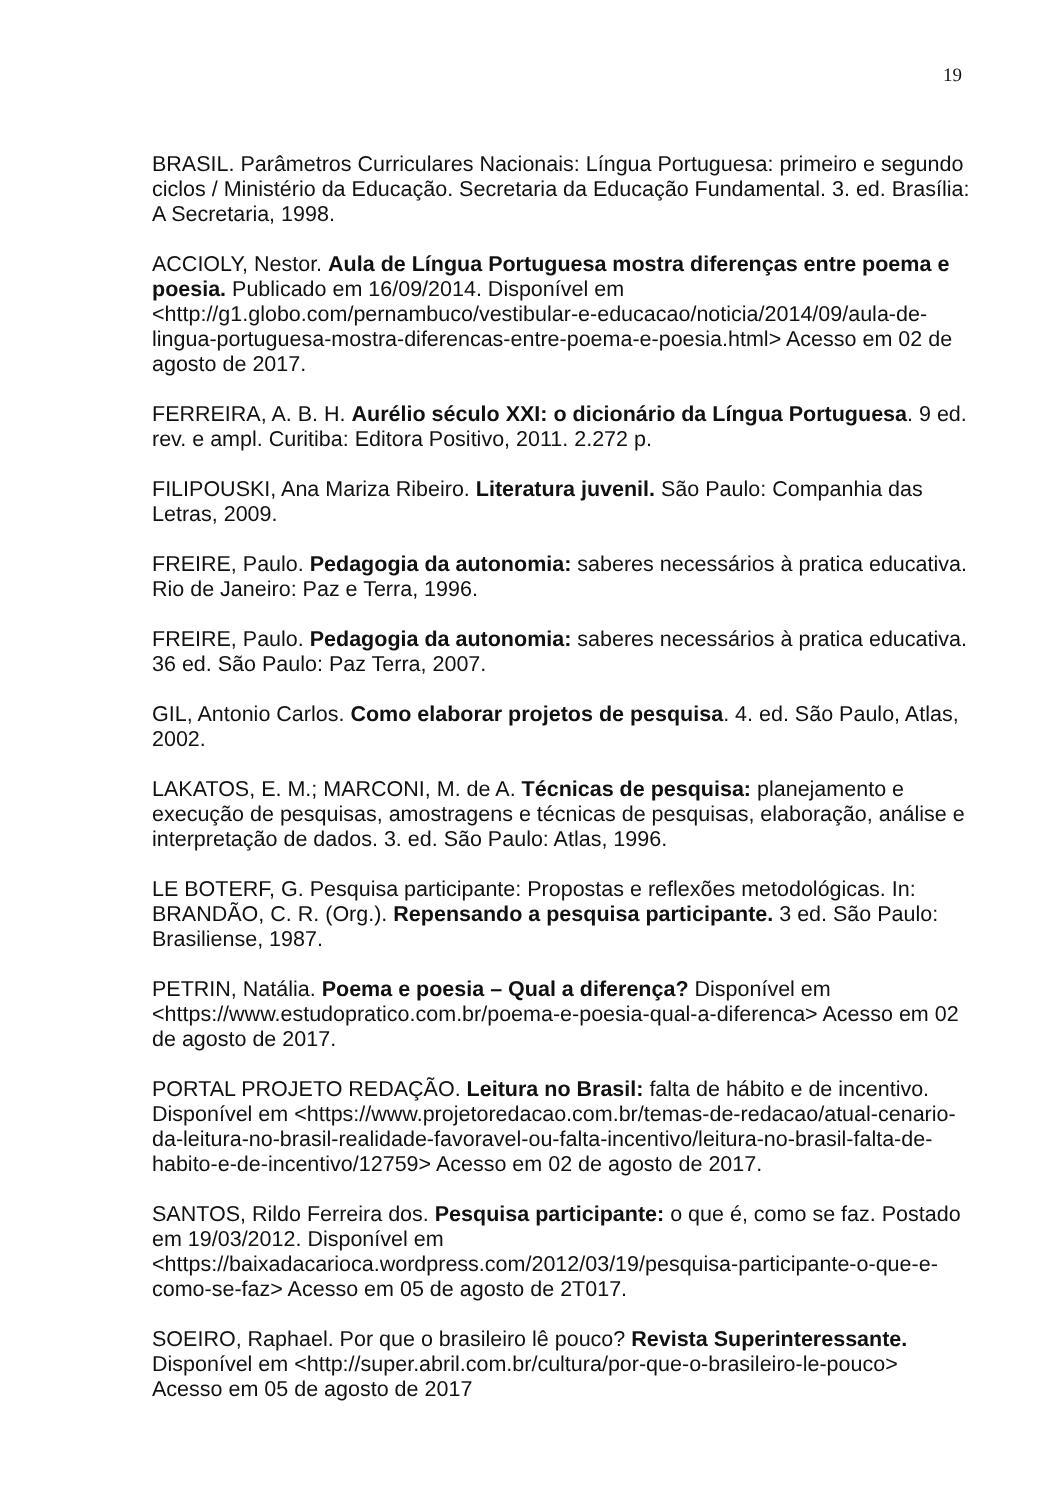19
BRASIL. Parâmetros Curriculares Nacionais: Língua Portuguesa: primeiro e segundo ciclos / Ministério da Educação. Secretaria da Educação Fundamental. 3. ed. Brasília: A Secretaria, 1998.
ACCIOLY, Nestor. Aula de Língua Portuguesa mostra diferenças entre poema e poesia. Publicado em 16/09/2014. Disponível em <http://g1.globo.com/pernambuco/vestibular-e-educacao/noticia/2014/09/aula-de-lingua-portuguesa-mostra-diferencas-entre-poema-e-poesia.html> Acesso em 02 de agosto de 2017.
FERREIRA, A. B. H. Aurélio século XXI: o dicionário da Língua Portuguesa. 9 ed. rev. e ampl. Curitiba: Editora Positivo, 2011. 2.272 p.
FILIPOUSKI, Ana Mariza Ribeiro. Literatura juvenil. São Paulo: Companhia das Letras, 2009.
FREIRE, Paulo. Pedagogia da autonomia: saberes necessários à pratica educativa. Rio de Janeiro: Paz e Terra, 1996.
FREIRE, Paulo. Pedagogia da autonomia: saberes necessários à pratica educativa. 36 ed. São Paulo: Paz Terra, 2007.
GIL, Antonio Carlos. Como elaborar projetos de pesquisa. 4. ed. São Paulo, Atlas, 2002.
LAKATOS, E. M.; MARCONI, M. de A. Técnicas de pesquisa: planejamento e execução de pesquisas, amostragens e técnicas de pesquisas, elaboração, análise e interpretação de dados. 3. ed. São Paulo: Atlas, 1996.
LE BOTERF, G. Pesquisa participante: Propostas e reflexões metodológicas. In: BRANDÃO, C. R. (Org.). Repensando a pesquisa participante. 3 ed. São Paulo: Brasiliense, 1987.
PETRIN, Natália. Poema e poesia – Qual a diferença? Disponível em <https://www.estudopratico.com.br/poema-e-poesia-qual-a-diferenca> Acesso em 02 de agosto de 2017.
PORTAL PROJETO REDAÇÃO. Leitura no Brasil: falta de hábito e de incentivo. Disponível em <https://www.projetoredacao.com.br/temas-de-redacao/atual-cenario-da-leitura-no-brasil-realidade-favoravel-ou-falta-incentivo/leitura-no-brasil-falta-de-habito-e-de-incentivo/12759> Acesso em 02 de agosto de 2017.
SANTOS, Rildo Ferreira dos. Pesquisa participante: o que é, como se faz. Postado em 19/03/2012. Disponível em <https://baixadacarioca.wordpress.com/2012/03/19/pesquisa-participante-o-que-e-como-se-faz> Acesso em 05 de agosto de 2T017.
SOEIRO, Raphael. Por que o brasileiro lê pouco? Revista Superinteressante. Disponível em <http://super.abril.com.br/cultura/por-que-o-brasileiro-le-pouco> Acesso em 05 de agosto de 2017